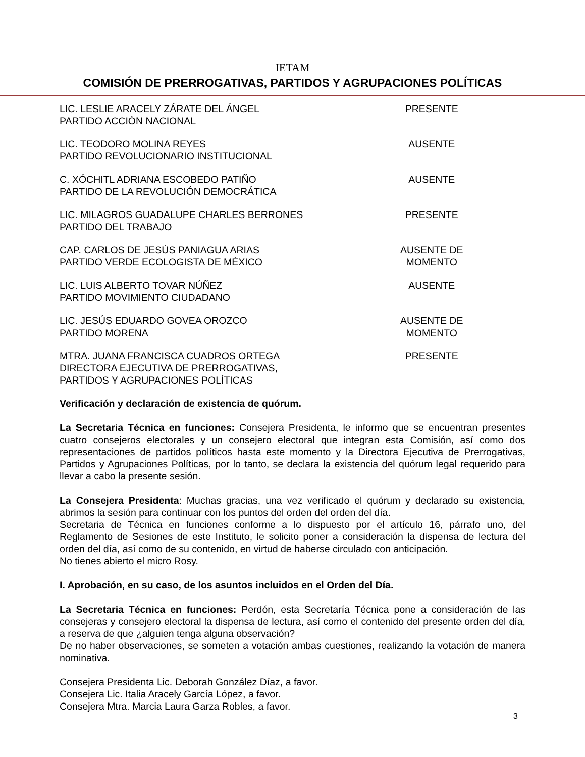IETAM
COMISIÓN DE PRERROGATIVAS, PARTIDOS Y AGRUPACIONES POLÍTICAS
| LIC. LESLIE ARACELY ZÁRATE DEL ÁNGEL PARTIDO ACCIÓN NACIONAL | PRESENTE |
| LIC. TEODORO MOLINA REYES PARTIDO REVOLUCIONARIO INSTITUCIONAL | AUSENTE |
| C. XÓCHITL ADRIANA ESCOBEDO PATIÑO PARTIDO DE LA REVOLUCIÓN DEMOCRÁTICA | AUSENTE |
| LIC. MILAGROS GUADALUPE CHARLES BERRONES PARTIDO DEL TRABAJO | PRESENTE |
| CAP. CARLOS DE JESÚS PANIAGUA ARIAS PARTIDO VERDE ECOLOGISTA DE MÉXICO | AUSENTE DE MOMENTO |
| LIC. LUIS ALBERTO TOVAR NÚÑEZ PARTIDO MOVIMIENTO CIUDADANO | AUSENTE |
| LIC. JESÚS EDUARDO GOVEA OROZCO PARTIDO MORENA | AUSENTE DE MOMENTO |
| MTRA. JUANA FRANCISCA CUADROS ORTEGA DIRECTORA EJECUTIVA DE PRERROGATIVAS, PARTIDOS Y AGRUPACIONES POLÍTICAS | PRESENTE |
Verificación y declaración de existencia de quórum.
La Secretaria Técnica en funciones: Consejera Presidenta, le informo que se encuentran presentes cuatro consejeros electorales y un consejero electoral que integran esta Comisión, así como dos representaciones de partidos políticos hasta este momento y la Directora Ejecutiva de Prerrogativas, Partidos y Agrupaciones Políticas, por lo tanto, se declara la existencia del quórum legal requerido para llevar a cabo la presente sesión.
La Consejera Presidenta: Muchas gracias, una vez verificado el quórum y declarado su existencia, abrimos la sesión para continuar con los puntos del orden del orden del día.
Secretaria de Técnica en funciones conforme a lo dispuesto por el artículo 16, párrafo uno, del Reglamento de Sesiones de este Instituto, le solicito poner a consideración la dispensa de lectura del orden del día, así como de su contenido, en virtud de haberse circulado con anticipación.
No tienes abierto el micro Rosy.
I. Aprobación, en su caso, de los asuntos incluidos en el Orden del Día.
La Secretaria Técnica en funciones: Perdón, esta Secretaría Técnica pone a consideración de las consejeras y consejero electoral la dispensa de lectura, así como el contenido del presente orden del día, a reserva de que ¿alguien tenga alguna observación?
De no haber observaciones, se someten a votación ambas cuestiones, realizando la votación de manera nominativa.
Consejera Presidenta Lic. Deborah González Díaz, a favor.
Consejera Lic. Italia Aracely García López, a favor.
Consejera Mtra. Marcia Laura Garza Robles, a favor.
3